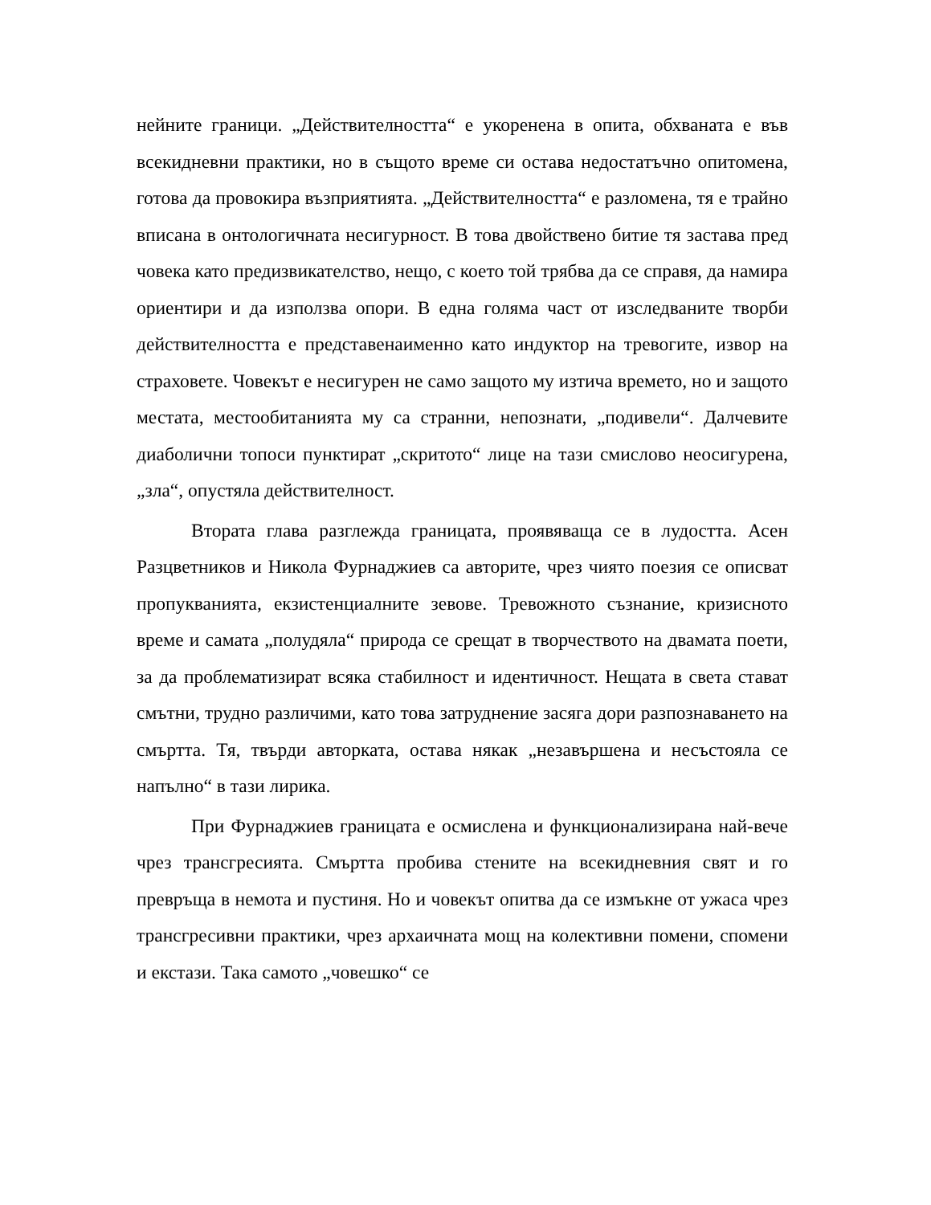нейните граници. „Действителността“ е укоренена в опита, обхваната е във всекидневни практики, но в същото време си остава недостатъчно опитомена, готова да провокира възприятията. „Действителността“ е разломена, тя е трайно вписана в онтологичната несигурност. В това двойствено битие тя застава пред човека като предизвикателство, нещо, с което той трябва да се справя, да намира ориентири и да използва опори. В една голяма част от изследваните творби действителността е представенаименно като индуктор на тревогите, извор на страховете. Човекът е несигурен не само защото му изтича времето, но и защото местата, местообитанията му са странни, непознати, „подивели“. Далчевите диаболични топоси пунктират „скритото“ лице на тази смислово неосигурена, „зла“, опустяла действителност.
Втората глава разглежда границата, проявяваща се в лудостта. Асен Разцветников и Никола Фурнаджиев са авторите, чрез чиято поезия се описват пропукванията, екзистенциалните зевове. Тревожното съзнание, кризисното време и самата „полудяла“ природа се срещат в творчеството на двамата поети, за да проблематизират всяка стабилност и идентичност. Нещата в света стават смътни, трудно различими, като това затруднение засяга дори разпознаването на смъртта. Тя, твърди авторката, остава някак „незавършена и несъстояла се напълно“ в тази лирика.
При Фурнаджиев границата е осмислена и функционализирана най-вече чрез трансгресията. Смъртта пробива стените на всекидневния свят и го превръща в немота и пустиня. Но и човекът опитва да се измъкне от ужаса чрез трансгресивни практики, чрез архаичната мощ на колективни помени, спомени и екстази. Така самото „човешко“ се